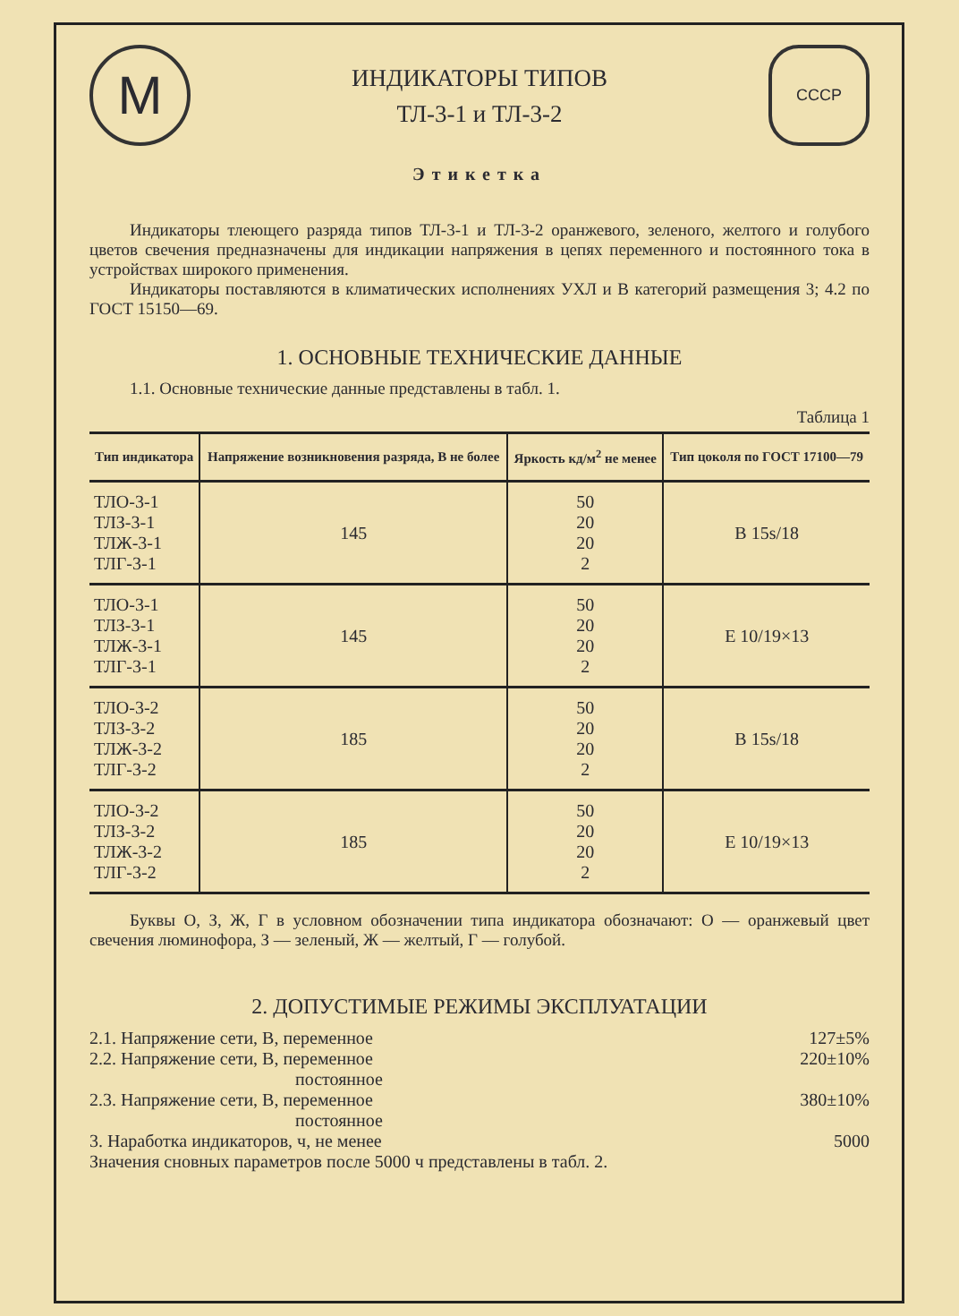M
ИНДИКАТОРЫ ТИПОВ
ТЛ-3-1 и ТЛ-3-2
СССР
Этикетка
Индикаторы тлеющего разряда типов ТЛ-3-1 и ТЛ-3-2 оранжевого, зеленого, желтого и голубого цветов свечения предназначены для индикации напряжения в цепях переменного и постоянного тока в устройствах широкого применения.
Индикаторы поставляются в климатических исполнениях УХЛ и В категорий размещения 3; 4.2 по ГОСТ 15150—69.
1. ОСНОВНЫЕ ТЕХНИЧЕСКИЕ ДАННЫЕ
1.1. Основные технические данные представлены в табл. 1.
Таблица 1
| Тип индикатора | Напряжение возникновения разряда, В не более | Яркость кд/м<sup>2</sup> не менее | Тип цоколя по ГОСТ 17100—79 |
| --- | --- | --- | --- |
| ТЛО-3-1 ТЛЗ-3-1 ТЛЖ-3-1 ТЛГ-3-1 | 145 | 50 20 20 2 | В 15s/18 |
| ТЛО-3-1 ТЛЗ-3-1 ТЛЖ-3-1 ТЛГ-3-1 | 145 | 50 20 20 2 | Е 10/19×13 |
| ТЛО-3-2 ТЛЗ-3-2 ТЛЖ-3-2 ТЛГ-3-2 | 185 | 50 20 20 2 | В 15s/18 |
| ТЛО-3-2 ТЛЗ-3-2 ТЛЖ-3-2 ТЛГ-3-2 | 185 | 50 20 20 2 | Е 10/19×13 |
Буквы О, З, Ж, Г в условном обозначении типа индикатора обозначают: О — оранжевый цвет свечения люминофора, З — зеленый, Ж — желтый, Г — голубой.
2. ДОПУСТИМЫЕ РЕЖИМЫ ЭКСПЛУАТАЦИИ
2.1. Напряжение сети, В, переменное 127±5%
2.2. Напряжение сети, В, переменное
            постоянное 220±10%
2.3. Напряжение сети, В, переменное
            постоянное 380±10%
3. Наработка индикаторов, ч, не менее 5000
Значения сновных параметров после 5000 ч представлены в табл. 2.